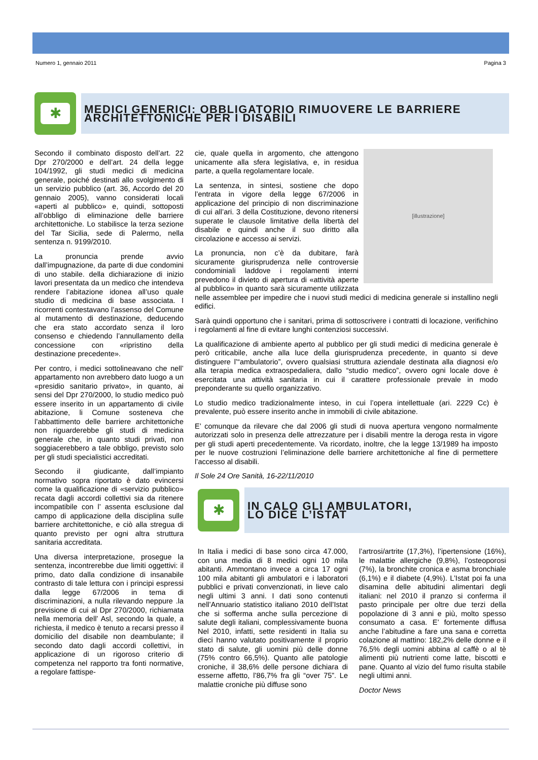Numero 1, gennaio 2011 Pagina 3
✱
MEDICI GENERICI: OBBLIGATORIO RIMUOVERE LE BARRIERE
ARCHITETTONICHE PER I DISABILI
Secondo il combinato disposto dell’art. 22 Dpr 270/2000 e dell’art. 24 della legge 104/1992, gli studi medici di medicina generale, poiché destinati allo svolgimento di un servizio pubblico (art. 36, Accordo del 20 gennaio 2005), vanno considerati locali «aperti al pubblico» e, quindi, sottoposti all’obbligo di eliminazione delle barriere architettoniche. Lo stabilisce la terza sezione del Tar Sicilia, sede di Palermo, nella sentenza n. 9199/2010.
La pronuncia prende avvio dall’impugnazione, da parte di due condomini di uno stabile. della dichiarazione di inizio lavori presentata da un medico che intendeva rendere l’abitazione idonea all’uso quale studio di medicina di base associata. I ricorrenti contestavano l’assenso del Comune al mutamento di destinazione, deducendo che era stato accordato senza il loro consenso e chiedendo l’annullamento della concessione con «ripristino della destinazione precedente».
Per contro, i medici sottolineavano che nell’ appartamento non avrebbero dato luogo a un «presidio sanitario privato», in quanto, ai sensi del Dpr 270/2000, lo studio medico può essere inserito in un appartamento di civile abitazione, li Comune sosteneva che l’abbattimento delle barriere architettoniche non riguarderebbe gli studi di medicina generale che, in quanto studi privati, non soggiacerebbero a tale obbligo, previsto solo per gli studi specialistici accreditati.
Secondo il giudicante, dall’impianto normativo sopra riportato è dato evincersi come la qualificazione di «servizio pubblico» recata dagli accordi collettivi sia da ritenere incompatibile con l’ assenta esclusione dal campo di applicazione della disciplina sulle barriere architettoniche, e ciò alla stregua di quanto previsto per ogni altra struttura sanitaria accreditata.
Una diversa interpretazione, prosegue la sentenza, incontrerebbe due limiti oggettivi: il primo, dato dalla condizione di insanabile contrasto di tale lettura con i principi espressi dalla legge 67/2006 in tema di discriminazioni, a nulla rilevando neppure .la previsione di cui al Dpr 270/2000, richiamata nella memoria dell’ Asl, secondo la quale, a richiesta, il medico è tenuto a recarsi presso il domicilio del disabile non deambulante; il secondo dato dagli accordi collettivi, in applicazione di un rigoroso criterio di competenza nel rapporto tra fonti normative, a regolare fattispe-
[illustrazione]
cie, quale quella in argomento, che attengono unicamente alla sfera legislativa, e, in residua parte, a quella regolamentare locale.
La sentenza, in sintesi, sostiene che dopo l’entrata in vigore della legge 67/2006 in applicazione del principio di non discriminazione di cui all’ari. 3 della Costituzione, devono ritenersi superate le clausole limitative della libertà del disabile e quindi anche il suo diritto alla circolazione e accesso ai servizi.
La pronuncia, non c’è da dubitare, farà sicuramente giurisprudenza nelle controversie condominiali laddove i regolamenti interni prevedono il divieto di apertura di «attività aperte al pubblico» in quanto sarà sicuramente utilizzata nelle assemblee per impedire che i nuovi studi medici di medicina generale si installino negli edifici.
Sarà quindi opportuno che i sanitari, prima di sottoscrivere i contratti di locazione, verifichino i regolamenti al fine di evitare lunghi contenziosi successivi.
La qualificazione di ambiente aperto al pubblico per gli studi medici di medicina generale è però criticabile, anche alla luce della giurisprudenza precedente, in quanto si deve distinguere l’“ambulatorio”, ovvero qualsiasi struttura aziendale destinata alla diagnosi e/o alla terapia medica extraospedaliera, dallo “studio medico”, ovvero ogni locale dove è esercitata una attività sanitaria in cui il carattere professionale prevale in modo preponderante su quello organizzativo.
Lo studio medico tradizionalmente inteso, in cui l’opera intellettuale (ari. 2229 Cc) è prevalente, può essere inserito anche in immobili di civile abitazione.
E’ comunque da rilevare che dal 2006 gli studi di nuova apertura vengono normalmente autorizzati solo in presenza delle attrezzature per i disabili mentre la deroga resta in vigore per gli studi aperti precedentemente. Va ricordato, inoltre, che la legge 13/1989 ha imposto per le nuove costruzioni l’eliminazione delle barriere architettoniche al fine di permettere l’accesso al disabili.
Il Sole 24 Ore Sanità, 16-22/11/2010
✱
IN CALO GLI AMBULATORI,
LO DICE L’ISTAT
In Italia i medici di base sono circa 47.000, con una media di 8 medici ogni 10 mila abitanti. Ammontano invece a circa 17 ogni 100 mila abitanti gli ambulatori e i laboratori pubblici e privati convenzionati, in lieve calo negli ultimi 3 anni. I dati sono contenuti nell’Annuario statistico italiano 2010 dell’Istat che si sofferma anche sulla percezione di salute degli italiani, complessivamente buona Nel 2010, infatti, sette residenti in Italia su dieci hanno valutato positivamente il proprio stato di salute, gli uomini più delle donne (75% contro 66,5%). Quanto alle patologie croniche, il 38,6% delle persone dichiara di esserne affetto, l’86,7% fra gli “over 75”. Le malattie croniche più diffuse sono
l’artrosi/artrite (17,3%), l’ipertensione (16%), le malattie allergiche (9,8%), l’osteoporosi (7%), la bronchite cronica e asma bronchiale (6,1%) e il diabete (4,9%). L’Istat poi fa una disamina delle abitudini alimentari degli italiani: nel 2010 il pranzo si conferma il pasto principale per oltre due terzi della popolazione di 3 anni e più, molto spesso consumato a casa. E’ fortemente diffusa anche l’abitudine a fare una sana e corretta colazione al mattino: 182,2% delle donne e il 76,5% degli uomini abbina al caffè o al tè alimenti più nutrienti come latte, biscotti e pane. Quanto al vizio del fumo risulta stabile negli ultimi anni.
Doctor News